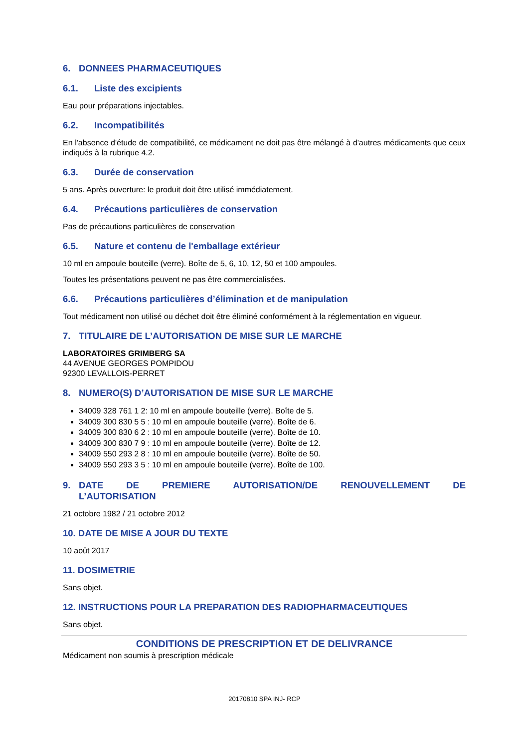6. DONNEES PHARMACEUTIQUES
6.1. Liste des excipients
Eau pour préparations injectables.
6.2. Incompatibilités
En l'absence d'étude de compatibilité, ce médicament ne doit pas être mélangé à d'autres médicaments que ceux indiqués à la rubrique 4.2.
6.3. Durée de conservation
5 ans. Après ouverture: le produit doit être utilisé immédiatement.
6.4. Précautions particulières de conservation
Pas de précautions particulières de conservation
6.5. Nature et contenu de l'emballage extérieur
10 ml en ampoule bouteille (verre). Boîte de 5, 6, 10, 12, 50 et 100 ampoules.
Toutes les présentations peuvent ne pas être commercialisées.
6.6. Précautions particulières d’élimination et de manipulation
Tout médicament non utilisé ou déchet doit être éliminé conformément à la réglementation en vigueur.
7. TITULAIRE DE L’AUTORISATION DE MISE SUR LE MARCHE
LABORATOIRES GRIMBERG SA
44 AVENUE GEORGES POMPIDOU
92300 LEVALLOIS-PERRET
8. NUMERO(S) D’AUTORISATION DE MISE SUR LE MARCHE
34009 328 761 1 2: 10 ml en ampoule bouteille (verre). Boîte de 5.
34009 300 830 5 5 : 10 ml en ampoule bouteille (verre). Boîte de 6.
34009 300 830 6 2 : 10 ml en ampoule bouteille (verre). Boîte de 10.
34009 300 830 7 9 : 10 ml en ampoule bouteille (verre). Boîte de 12.
34009 550 293 2 8 : 10 ml en ampoule bouteille (verre). Boîte de 50.
34009 550 293 3 5 : 10 ml en ampoule bouteille (verre). Boîte de 100.
9. DATE DE PREMIERE AUTORISATION/DE RENOUVELLEMENT DE L’AUTORISATION
21 octobre 1982 / 21 octobre 2012
10. DATE DE MISE A JOUR DU TEXTE
10 août 2017
11. DOSIMETRIE
Sans objet.
12. INSTRUCTIONS POUR LA PREPARATION DES RADIOPHARMACEUTIQUES
Sans objet.
CONDITIONS DE PRESCRIPTION ET DE DELIVRANCE
Médicament non soumis à prescription médicale
20170810 SPA INJ- RCP